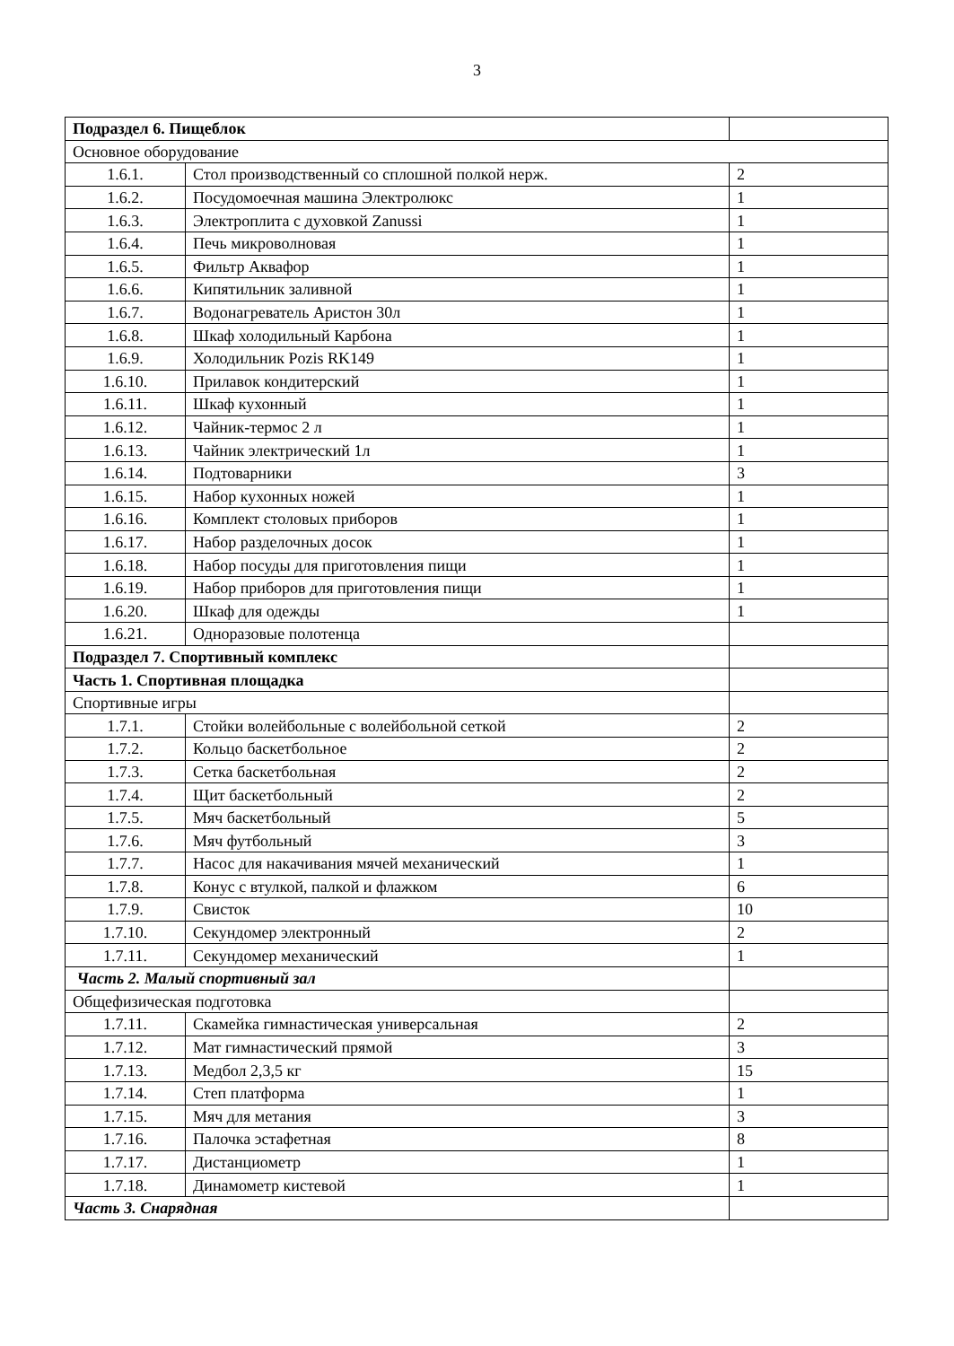3
| Подраздел 6. Пищеблок | | |
| Основное оборудование | | |
| 1.6.1. | Стол производственный со сплошной полкой нерж. | 2 |
| 1.6.2. | Посудомоечная машина Электролюкс | 1 |
| 1.6.3. | Электроплита с духовкой Zanussi | 1 |
| 1.6.4. | Печь микроволновая | 1 |
| 1.6.5. | Фильтр Аквафор | 1 |
| 1.6.6. | Кипятильник заливной | 1 |
| 1.6.7. | Водонагреватель Аристон 30л | 1 |
| 1.6.8. | Шкаф холодильный Карбона | 1 |
| 1.6.9. | Холодильник Pozis RK149 | 1 |
| 1.6.10. | Прилавок кондитерский | 1 |
| 1.6.11. | Шкаф кухонный | 1 |
| 1.6.12. | Чайник-термос 2 л | 1 |
| 1.6.13. | Чайник электрический 1л | 1 |
| 1.6.14. | Подтоварники | 3 |
| 1.6.15. | Набор кухонных ножей | 1 |
| 1.6.16. | Комплект столовых приборов | 1 |
| 1.6.17. | Набор разделочных досок | 1 |
| 1.6.18. | Набор посуды для приготовления пищи | 1 |
| 1.6.19. | Набор приборов для приготовления пищи | 1 |
| 1.6.20. | Шкаф для одежды | 1 |
| 1.6.21. | Одноразовые полотенца | |
| Подраздел 7. Спортивный комплекс | | |
| Часть 1. Спортивная площадка | | |
| Спортивные игры | | |
| 1.7.1. | Стойки волейбольные с волейбольной сеткой | 2 |
| 1.7.2. | Кольцо баскетбольное | 2 |
| 1.7.3. | Сетка баскетбольная | 2 |
| 1.7.4. | Щит баскетбольный | 2 |
| 1.7.5. | Мяч баскетбольный | 5 |
| 1.7.6. | Мяч футбольный | 3 |
| 1.7.7. | Насос для накачивания мячей механический | 1 |
| 1.7.8. | Конус с втулкой, палкой и флажком | 6 |
| 1.7.9. | Свисток | 10 |
| 1.7.10. | Секундомер электронный | 2 |
| 1.7.11. | Секундомер механический | 1 |
| Часть 2. Малый спортивный зал | | |
| Общефизическая подготовка | | |
| 1.7.11. | Скамейка гимнастическая универсальная | 2 |
| 1.7.12. | Мат гимнастический прямой | 3 |
| 1.7.13. | Медбол 2,3,5 кг | 15 |
| 1.7.14. | Степ платформа | 1 |
| 1.7.15. | Мяч для метания | 3 |
| 1.7.16. | Палочка эстафетная | 8 |
| 1.7.17. | Дистанциометр | 1 |
| 1.7.18. | Динамометр кистевой | 1 |
| Часть 3. Снарядная | | |